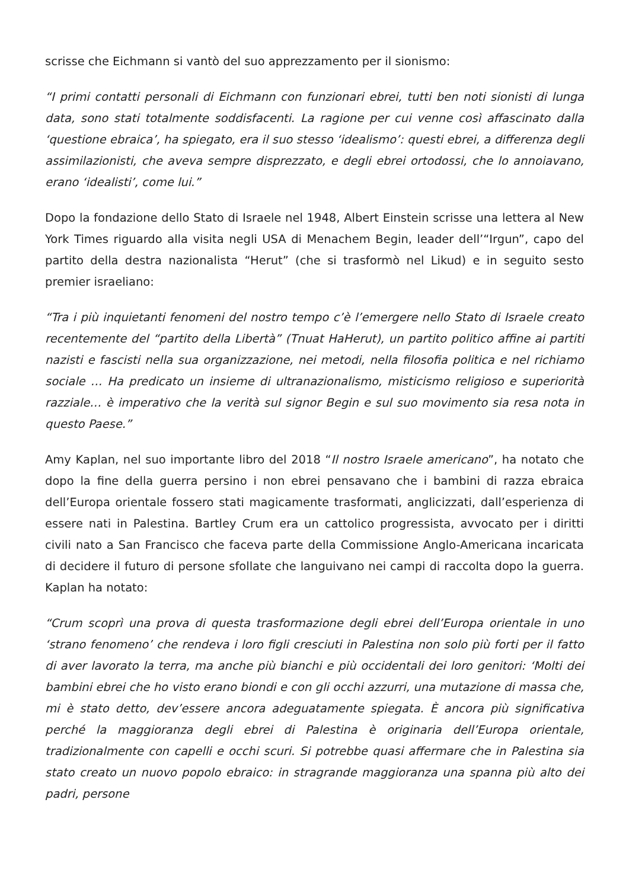scrisse che Eichmann si vantò del suo apprezzamento per il sionismo:
“I primi contatti personali di Eichmann con funzionari ebrei, tutti ben noti sionisti di lunga data, sono stati totalmente soddisfacenti. La ragione per cui venne così affascinato dalla ‘questione ebraica’, ha spiegato, era il suo stesso ‘idealismo’: questi ebrei, a differenza degli assimilazionisti, che aveva sempre disprezzato, e degli ebrei ortodossi, che lo annoiavano, erano ‘idealisti’, come lui.”
Dopo la fondazione dello Stato di Israele nel 1948, Albert Einstein scrisse una lettera al New York Times riguardo alla visita negli USA di Menachem Begin, leader dell’“Irgun”, capo del partito della destra nazionalista “Herut” (che si trasformò nel Likud) e in seguito sesto premier israeliano:
“Tra i più inquietanti fenomeni del nostro tempo c’è l’emergere nello Stato di Israele creato recentemente del “partito della Libertà” (Tnuat HaHerut), un partito politico affine ai partiti nazisti e fascisti nella sua organizzazione, nei metodi, nella filosofia politica e nel richiamo sociale … Ha predicato un insieme di ultranazionalismo, misticismo religioso e superiorità razziale… è imperativo che la verità sul signor Begin e sul suo movimento sia resa nota in questo Paese.”
Amy Kaplan, nel suo importante libro del 2018 “Il nostro Israele americano”, ha notato che dopo la fine della guerra persino i non ebrei pensavano che i bambini di razza ebraica dell’Europa orientale fossero stati magicamente trasformati, anglicizzati, dall’esperienza di essere nati in Palestina. Bartley Crum era un cattolico progressista, avvocato per i diritti civili nato a San Francisco che faceva parte della Commissione Anglo-Americana incaricata di decidere il futuro di persone sfollate che languivano nei campi di raccolta dopo la guerra. Kaplan ha notato:
“Crum scoprì una prova di questa trasformazione degli ebrei dell’Europa orientale in uno ‘strano fenomeno’ che rendeva i loro figli cresciuti in Palestina non solo più forti per il fatto di aver lavorato la terra, ma anche più bianchi e più occidentali dei loro genitori: ‘Molti dei bambini ebrei che ho visto erano biondi e con gli occhi azzurri, una mutazione di massa che, mi è stato detto, dev’essere ancora adeguatamente spiegata. È ancora più significativa perché la maggioranza degli ebrei di Palestina è originaria dell’Europa orientale, tradizionalmente con capelli e occhi scuri. Si potrebbe quasi affermare che in Palestina sia stato creato un nuovo popolo ebraico: in stragrande maggioranza una spanna più alto dei padri, persone